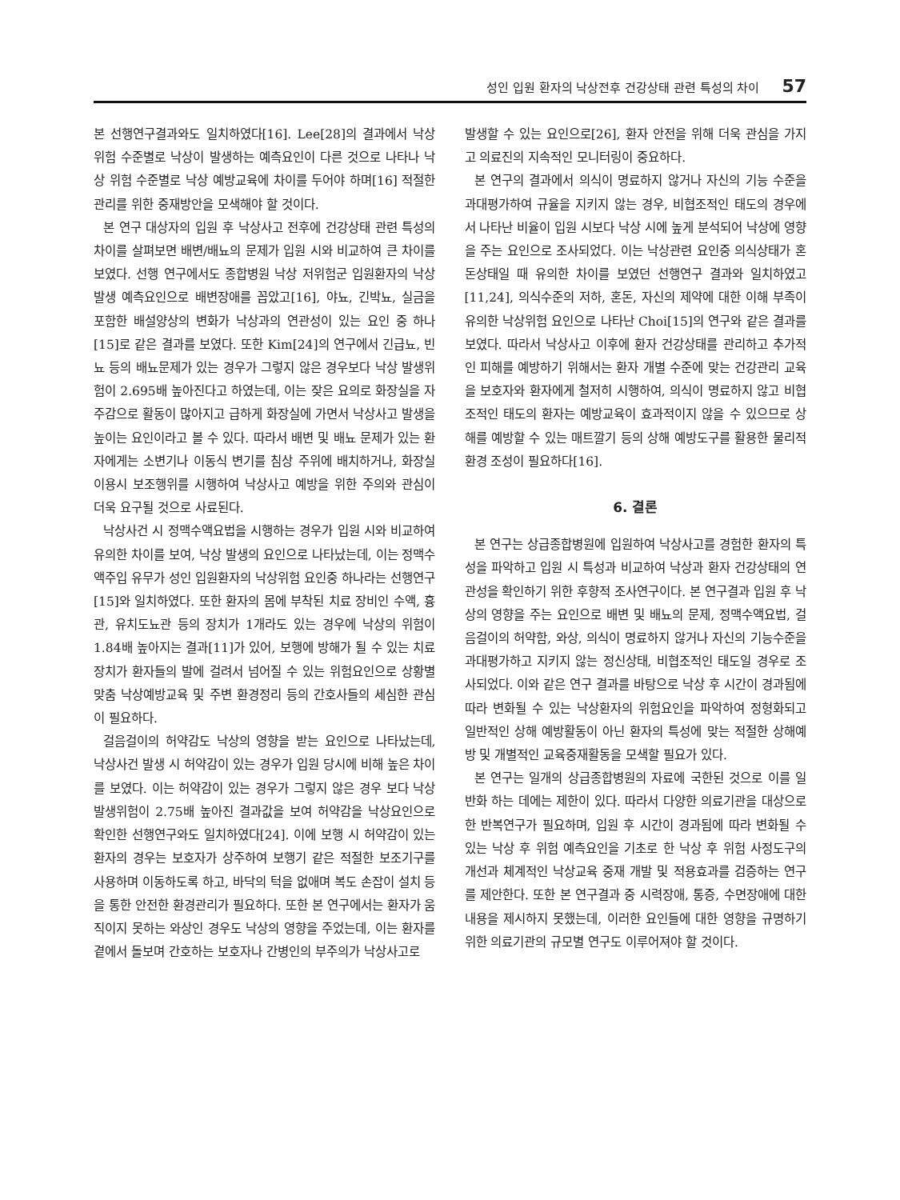성인 입원 환자의 낙상전후 건강상태 관련 특성의 차이 57
본 선행연구결과와도 일치하였다[16]. Lee[28]의 결과에서 낙상위험 수준별로 낙상이 발생하는 예측요인이 다른 것으로 나타나 낙상 위험 수준별로 낙상 예방교육에 차이를 두어야 하며[16] 적절한 관리를 위한 중재방안을 모색해야 할 것이다.
본 연구 대상자의 입원 후 낙상사고 전후에 건강상태 관련 특성의 차이를 살펴보면 배변/배뇨의 문제가 입원 시와 비교하여 큰 차이를 보였다. 선행 연구에서도 종합병원 낙상 저위험군 입원환자의 낙상발생 예측요인으로 배변장애를 꼽았고[16], 야뇨, 긴박뇨, 실금을 포함한 배설양상의 변화가 낙상과의 연관성이 있는 요인 중 하나[15]로 같은 결과를 보였다. 또한 Kim[24]의 연구에서 긴급뇨, 빈뇨 등의 배뇨문제가 있는 경우가 그렇지 않은 경우보다 낙상 발생위험이 2.695배 높아진다고 하였는데, 이는 잦은 요의로 화장실을 자주감으로 활동이 많아지고 급하게 화장실에 가면서 낙상사고 발생을 높이는 요인이라고 볼 수 있다. 따라서 배변 및 배뇨 문제가 있는 환자에게는 소변기나 이동식 변기를 침상 주위에 배치하거나, 화장실 이용시 보조행위를 시행하여 낙상사고 예방을 위한 주의와 관심이 더욱 요구될 것으로 사료된다.
낙상사건 시 정맥수액요법을 시행하는 경우가 입원 시와 비교하여 유의한 차이를 보여, 낙상 발생의 요인으로 나타났는데, 이는 정맥수액주입 유무가 성인 입원환자의 낙상위험 요인중 하나라는 선행연구[15]와 일치하였다. 또한 환자의 몸에 부착된 치료 장비인 수액, 흉관, 유치도뇨관 등의 장치가 1개라도 있는 경우에 낙상의 위험이 1.84배 높아지는 결과[11]가 있어, 보행에 방해가 될 수 있는 치료 장치가 환자들의 발에 걸려서 넘어질 수 있는 위험요인으로 상황별 맞춤 낙상예방교육 및 주변 환경정리 등의 간호사들의 세심한 관심이 필요하다.
걸음걸이의 허약감도 낙상의 영향을 받는 요인으로 나타났는데, 낙상사건 발생 시 허약감이 있는 경우가 입원 당시에 비해 높은 차이를 보였다. 이는 허약감이 있는 경우가 그렇지 않은 경우 보다 낙상 발생위험이 2.75배 높아진 결과값을 보여 허약감을 낙상요인으로 확인한 선행연구와도 일치하였다[24]. 이에 보행 시 허약감이 있는 환자의 경우는 보호자가 상주하여 보행기 같은 적절한 보조기구를 사용하며 이동하도록 하고, 바닥의 턱을 없애며 복도 손잡이 설치 등을 통한 안전한 환경관리가 필요하다. 또한 본 연구에서는 환자가 움직이지 못하는 와상인 경우도 낙상의 영향을 주었는데, 이는 환자를 곁에서 돌보며 간호하는 보호자나 간병인의 부주의가 낙상사고로
발생할 수 있는 요인으로[26], 환자 안전을 위해 더욱 관심을 가지고 의료진의 지속적인 모니터링이 중요하다.
본 연구의 결과에서 의식이 명료하지 않거나 자신의 기능 수준을 과대평가하여 규율을 지키지 않는 경우, 비협조적인 태도의 경우에서 나타난 비율이 입원 시보다 낙상 시에 높게 분석되어 낙상에 영향을 주는 요인으로 조사되었다. 이는 낙상관련 요인중 의식상태가 혼돈상태일 때 유의한 차이를 보였던 선행연구 결과와 일치하였고 [11,24], 의식수준의 저하, 혼돈, 자신의 제약에 대한 이해 부족이 유의한 낙상위험 요인으로 나타난 Choi[15]의 연구와 같은 결과를 보였다. 따라서 낙상사고 이후에 환자 건강상태를 관리하고 추가적인 피해를 예방하기 위해서는 환자 개별 수준에 맞는 건강관리 교육을 보호자와 환자에게 철저히 시행하여, 의식이 명료하지 않고 비협조적인 태도의 환자는 예방교육이 효과적이지 않을 수 있으므로 상해를 예방할 수 있는 매트깔기 등의 상해 예방도구를 활용한 물리적 환경 조성이 필요하다[16].
6. 결론
본 연구는 상급종합병원에 입원하여 낙상사고를 경험한 환자의 특성을 파악하고 입원 시 특성과 비교하여 낙상과 환자 건강상태의 연관성을 확인하기 위한 후향적 조사연구이다. 본 연구결과 입원 후 낙상의 영향을 주는 요인으로 배변 및 배뇨의 문제, 정맥수액요법, 걸음걸이의 허약함, 와상, 의식이 명료하지 않거나 자신의 기능수준을 과대평가하고 지키지 않는 정신상태, 비협조적인 태도일 경우로 조사되었다. 이와 같은 연구 결과를 바탕으로 낙상 후 시간이 경과됨에 따라 변화될 수 있는 낙상환자의 위험요인을 파악하여 정형화되고 일반적인 상해 예방활동이 아닌 환자의 특성에 맞는 적절한 상해예방 및 개별적인 교육중재활동을 모색할 필요가 있다.
본 연구는 일개의 상급종합병원의 자료에 국한된 것으로 이를 일반화 하는 데에는 제한이 있다. 따라서 다양한 의료기관을 대상으로 한 반복연구가 필요하며, 입원 후 시간이 경과됨에 따라 변화될 수 있는 낙상 후 위험 예측요인을 기초로 한 낙상 후 위험 사정도구의 개선과 체계적인 낙상교육 중재 개발 및 적용효과를 검증하는 연구를 제안한다. 또한 본 연구결과 중 시력장애, 통증, 수면장애에 대한 내용을 제시하지 못했는데, 이러한 요인들에 대한 영향을 규명하기 위한 의료기관의 규모별 연구도 이루어져야 할 것이다.